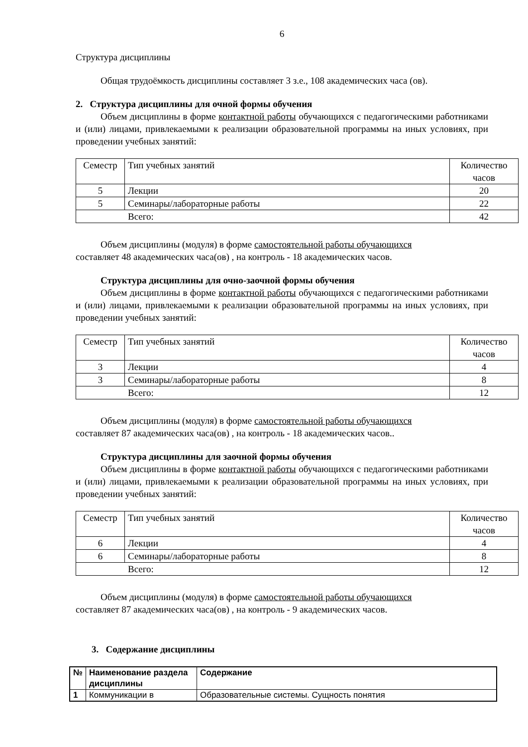6
Структура дисциплины
Общая трудоёмкость дисциплины составляет 3 з.е., 108 академических часа (ов).
2. Структура дисциплины для очной формы обучения
Объем дисциплины в форме контактной работы обучающихся с педагогическими работниками и (или) лицами, привлекаемыми к реализации образовательной программы на иных условиях, при проведении учебных занятий:
| Семестр | Тип учебных занятий | Количество часов |
| --- | --- | --- |
| 5 | Лекции | 20 |
| 5 | Семинары/лабораторные работы | 22 |
| Всего: | | 42 |
Объем дисциплины (модуля) в форме самостоятельной работы обучающихся
составляет 48 академических часа(ов) , на контроль - 18 академических часов.
Структура дисциплины для очно-заочной формы обучения
Объем дисциплины в форме контактной работы обучающихся с педагогическими работниками и (или) лицами, привлекаемыми к реализации образовательной программы на иных условиях, при проведении учебных занятий:
| Семестр | Тип учебных занятий | Количество часов |
| --- | --- | --- |
| 3 | Лекции | 4 |
| 3 | Семинары/лабораторные работы | 8 |
| Всего: | | 12 |
Объем дисциплины (модуля) в форме самостоятельной работы обучающихся
составляет 87 академических часа(ов) , на контроль - 18 академических часов..
Структура дисциплины для заочной формы обучения
Объем дисциплины в форме контактной работы обучающихся с педагогическими работниками и (или) лицами, привлекаемыми к реализации образовательной программы на иных условиях, при проведении учебных занятий:
| Семестр | Тип учебных занятий | Количество часов |
| --- | --- | --- |
| 6 | Лекции | 4 |
| 6 | Семинары/лабораторные работы | 8 |
| Всего: | | 12 |
Объем дисциплины (модуля) в форме самостоятельной работы обучающихся
составляет 87 академических часа(ов) , на контроль - 9 академических часов.
3. Содержание дисциплины
| № | Наименование раздела дисциплины | Содержание |
| --- | --- | --- |
| 1 | Коммуникации в | Образовательные системы. Сущность понятия |